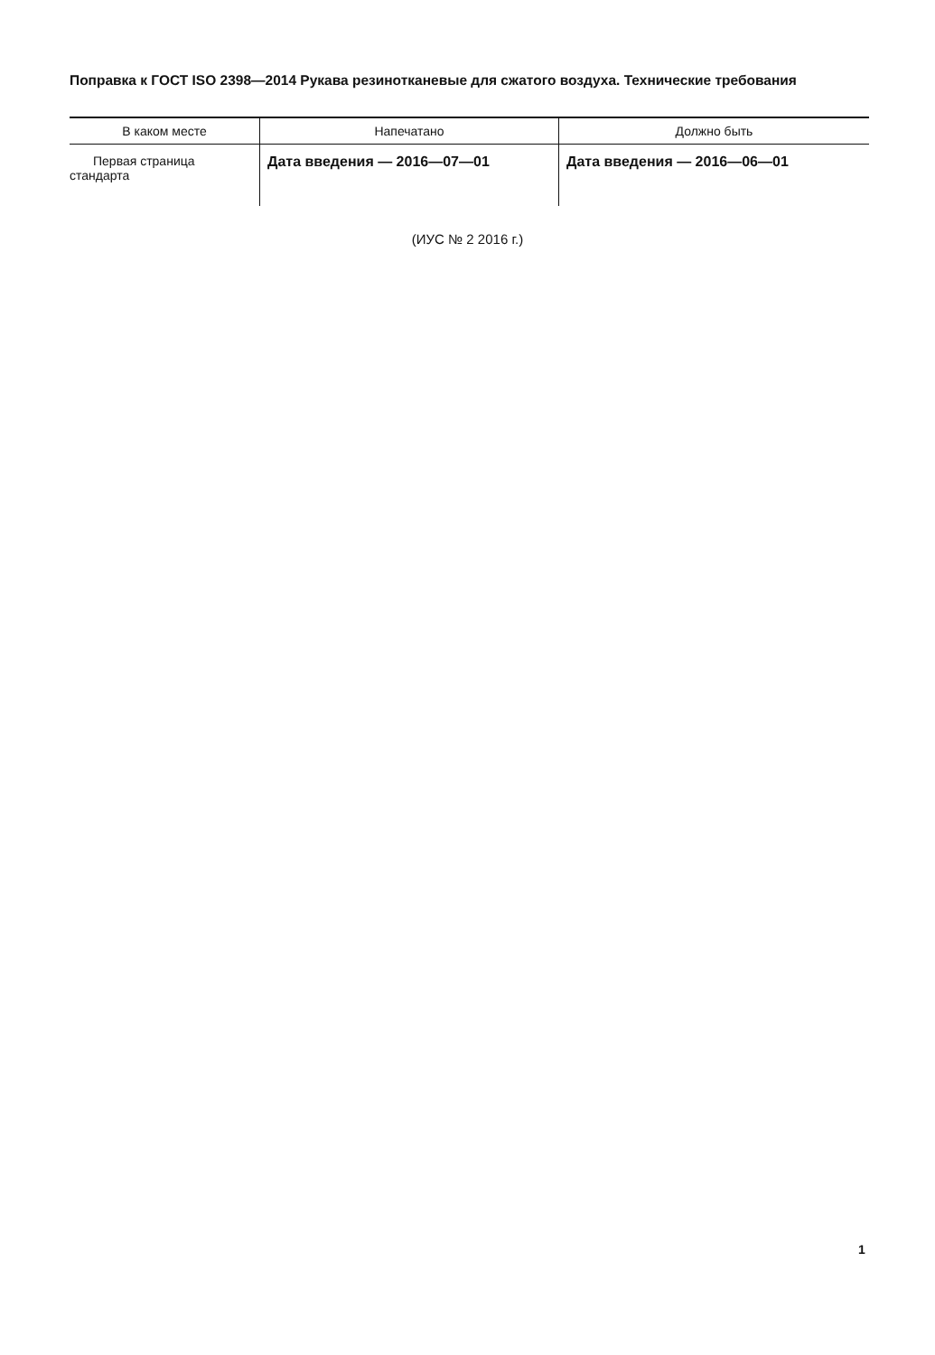Поправка к ГОСТ ISO 2398—2014 Рукава резинотканевые для сжатого воздуха. Технические требования
| В каком месте | Напечатано | Должно быть |
| --- | --- | --- |
| Первая страница стандарта | Дата введения — 2016—07—01 | Дата введения — 2016—06—01 |
(ИУС № 2 2016 г.)
1